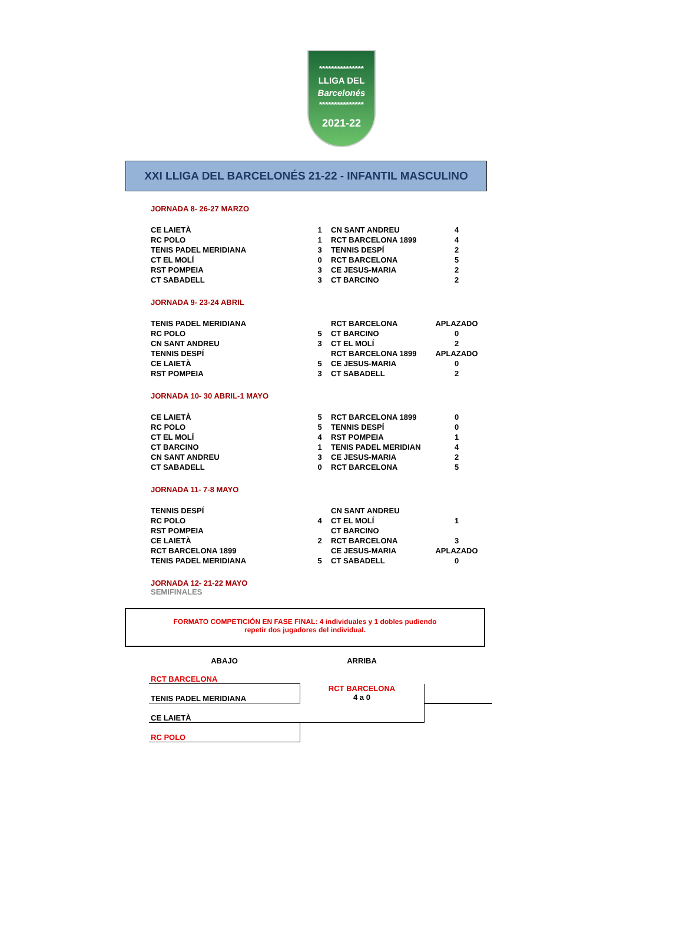***************
LLIGA DEL
Barcelonés
***************
2021-22
XXI LLIGA DEL BARCELONÉS 21-22 - INFANTIL MASCULINO
JORNADA 8- 26-27 MARZO
| CE LAIETÀ | 1 | CN SANT ANDREU | 4 |
| RC POLO | 1 | RCT BARCELONA 1899 | 4 |
| TENIS PADEL MERIDIANA | 3 | TENNIS DESPÍ | 2 |
| CT EL MOLÍ | 0 | RCT BARCELONA | 5 |
| RST POMPEIA | 3 | CE JESUS-MARIA | 2 |
| CT SABADELL | 3 | CT BARCINO | 2 |
JORNADA 9- 23-24 ABRIL
| TENIS PADEL MERIDIANA | | RCT BARCELONA | APLAZADO |
| RC POLO | 5 | CT BARCINO | 0 |
| CN SANT ANDREU | 3 | CT EL MOLÍ | 2 |
| TENNIS DESPÍ | | RCT BARCELONA 1899 | APLAZADO |
| CE LAIETÀ | 5 | CE JESUS-MARIA | 0 |
| RST POMPEIA | 3 | CT SABADELL | 2 |
JORNADA 10- 30 ABRIL-1 MAYO
| CE LAIETÀ | 5 | RCT BARCELONA 1899 | 0 |
| RC POLO | 5 | TENNIS DESPÍ | 0 |
| CT EL MOLÍ | 4 | RST POMPEIA | 1 |
| CT BARCINO | 1 | TENIS PADEL MERIDIAN | 4 |
| CN SANT ANDREU | 3 | CE JESUS-MARIA | 2 |
| CT SABADELL | 0 | RCT BARCELONA | 5 |
JORNADA 11- 7-8 MAYO
| TENNIS DESPÍ | | CN SANT ANDREU | |
| RC POLO | 4 | CT EL MOLÍ | 1 |
| RST POMPEIA | | CT BARCINO | |
| CE LAIETÀ | 2 | RCT BARCELONA | 3 |
| RCT BARCELONA 1899 | | CE JESUS-MARIA | APLAZADO |
| TENIS PADEL MERIDIANA | 5 | CT SABADELL | 0 |
JORNADA 12- 21-22 MAYO
SEMIFINALES
FORMATO COMPETICIÓN EN FASE FINAL: 4 individuales y 1 dobles pudiendo
repetir dos jugadores del individual.
| ABAJO | ARRIBA | |
| RCT BARCELONA | | |
| TENIS PADEL MERIDIANA | RCT BARCELONA 4 a 0 | |
| CE LAIETÀ | | |
| RC POLO | | |